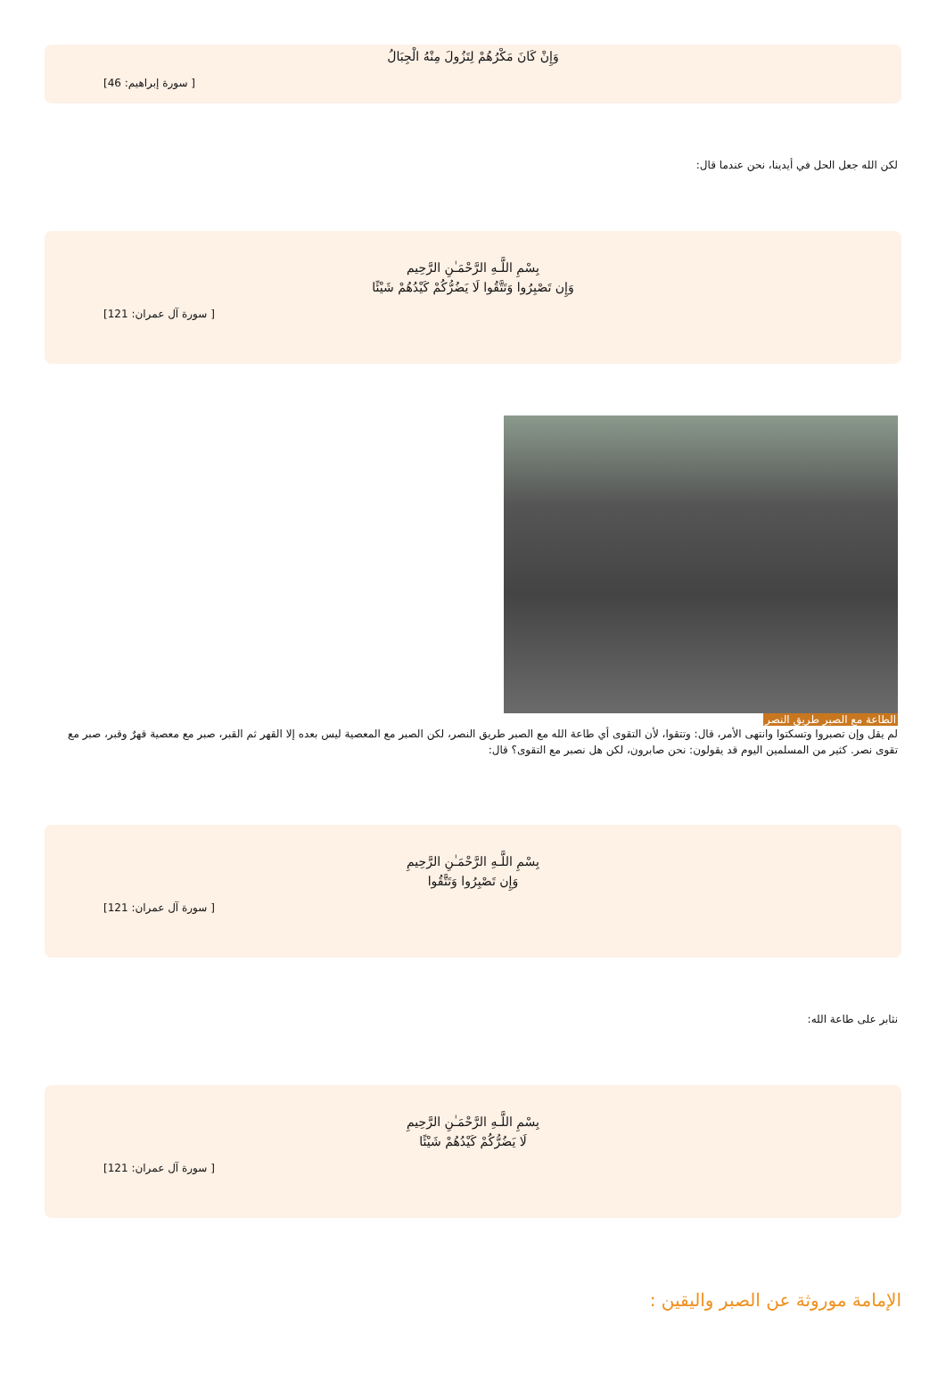وَإِنْ كَانَ مَكْرُهُمْ لِتَزُولَ مِنْهُ الْجِبَالُ
[ سورة إبراهيم: 46]
لكن الله جعل الحل في أيدينا، نحن عندما قال:
بِسْمِ اللَّـهِ الرَّحْمَـٰنِ الرَّحِيم
وَإِن تَصْبِرُوا وَتَتَّقُوا لَا يَضُرُّكُمْ كَيْدُهُمْ شَيْئًا
[ سورة آل عمران: 121]
الطاعة مع الصبر طريق النصر
لم يقل وإن تصبروا وتسكتوا وانتهى الأمر، قال: وتتقوا، لأن التقوى أي طاعة الله مع الصبر طريق النصر، لكن الصبر مع المعصية ليس بعده إلا القهر ثم القبر، صبر مع معصية قهرٌ وقبر، صبر مع تقوى نصر. كثير من المسلمين اليوم قد يقولون: نحن صابرون، لكن هل نصبر مع التقوى؟ قال:
بِسْمِ اللَّـهِ الرَّحْمَـٰنِ الرَّحِيمِ
وَإِن تَصْبِرُوا وَتَتَّقُوا
[ سورة آل عمران: 121]
نثابر على طاعة الله:
بِسْمِ اللَّـهِ الرَّحْمَـٰنِ الرَّحِيمِ
لَا يَضُرُّكُمْ كَيْدُهُمْ شَيْئًا
[ سورة آل عمران: 121]
الإمامة موروثة عن الصبر واليقين :